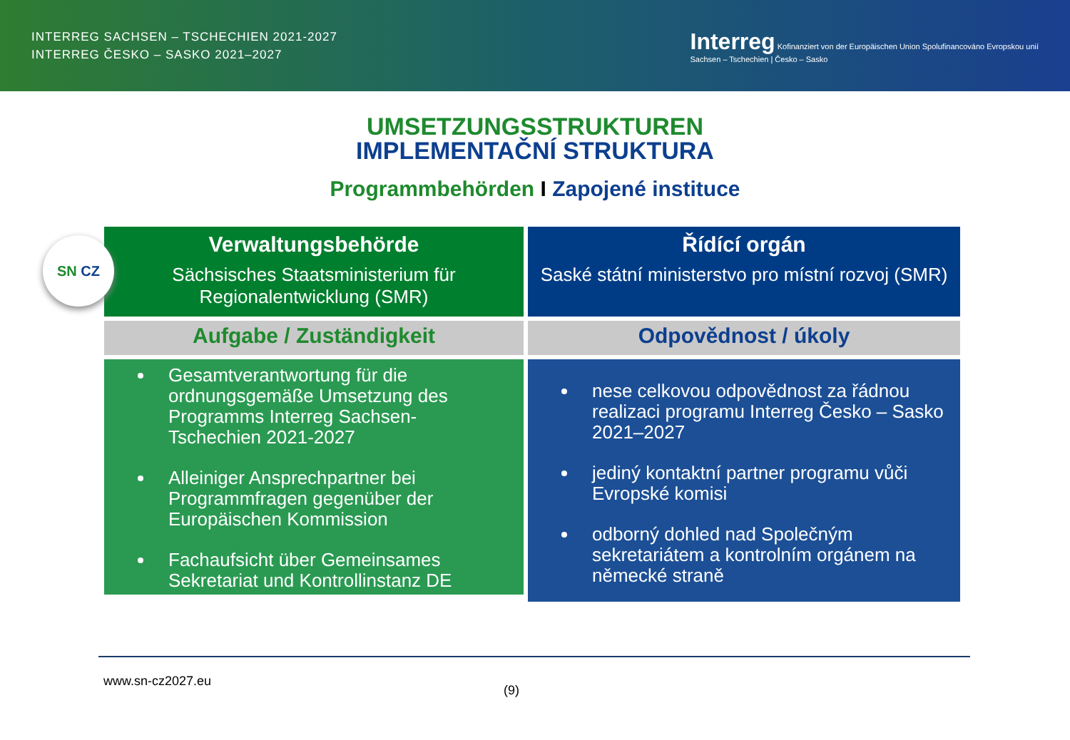INTERREG SACHSEN – TSCHECHIEN 2021-2027
INTERREG ČESKO – SASKO 2021–2027
Interreg Kofinanziert von der Europäischen Union Spolufinancováno Evropskou unií
Sachsen – Tschechien | Česko – Sasko
UMSETZUNGSSTRUKTUREN
IMPLEMENTAČNÍ STRUKTURA
Programmbehörden I Zapojené instituce
SN CZ
Verwaltungsbehörde
Sächsisches Staatsministerium für Regionalentwicklung (SMR)
Řídící orgán
Saské státní ministerstvo pro místní rozvoj (SMR)
Aufgabe / Zuständigkeit
Odpovědnost / úkoly
Gesamtverantwortung für die ordnungsgemäße Umsetzung des Programms Interreg Sachsen-Tschechien 2021-2027
Alleiniger Ansprechpartner bei Programmfragen gegenüber der Europäischen Kommission
Fachaufsicht über Gemeinsames Sekretariat und Kontrollinstanz DE
nese celkovou odpovědnost za řádnou realizaci programu Interreg Česko – Sasko 2021–2027
jediný kontaktní partner programu vůči Evropské komisi
odborný dohled nad Společným sekretariátem a kontrolním orgánem na německé straně
www.sn-cz2027.eu
(9)